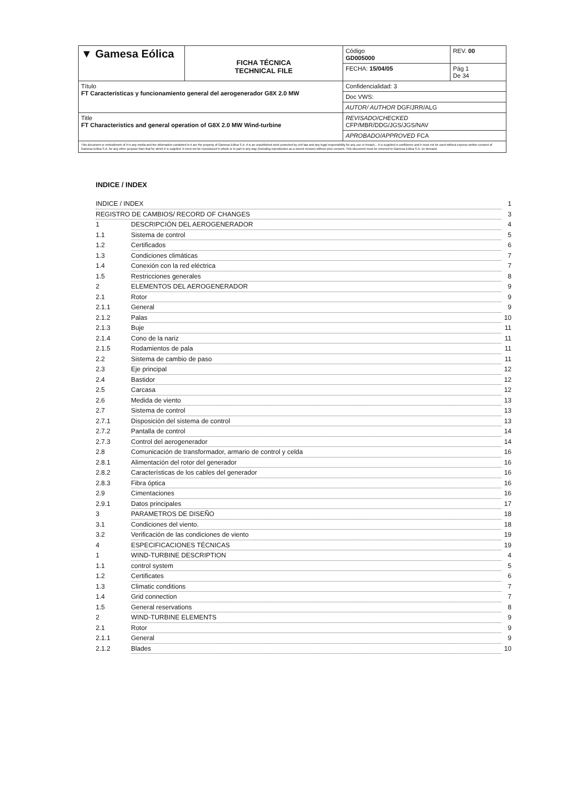| ▼ Gamesa Eólica | FICHA TÉCNICA TECHNICAL FILE | Código GD005000 | REV. 00 |
| | | FECHA: 15/04/05 | Pág 1 De 34 |
| Título FT Características y funcionamiento general del aerogenerador G8X 2.0 MW | | Confidencialidad: 3 | |
| | | Doc VWS: | |
| | | AUTOR/ AUTHOR DGF/JRR/ALG | |
| Title FT Characteristics and general operation of G8X 2.0 MW Wind-turbine | | REVISADO/CHECKED CFP/MBR/DDG/JGS/JGS/NAV | |
| | | APROBADO/APPROVED FCA | |
| This document or embodiment of it in any media and the information contained in it are the property of Gamesa Eólica S.A. It is an unpublished work protected by civil law and any legal responsibility for any use or breach... It is supplied in confidence and it must not be used without express written consent of Gamesa Eólica S.A. for any other purpose than that for which it is supplied. It must not be reproduced in whole or in part in any way (including reproduction as a stored version) without prior consent. This document must be returned to Gamesa Eólica S.A. on demand. | | | |
INDICE / INDEX
| INDICE / INDEX | | 1 |
| REGISTRO DE CAMBIOS/ RECORD OF CHANGES | | 3 |
| 1 | DESCRIPCIÓN DEL AEROGENERADOR | 4 |
| 1.1 | Sistema de control | 5 |
| 1.2 | Certificados | 6 |
| 1.3 | Condiciones climáticas | 7 |
| 1.4 | Conexión con la red eléctrica | 7 |
| 1.5 | Restricciones generales | 8 |
| 2 | ELEMENTOS DEL AEROGENERADOR | 9 |
| 2.1 | Rotor | 9 |
| 2.1.1 | General | 9 |
| 2.1.2 | Palas | 10 |
| 2.1.3 | Buje | 11 |
| 2.1.4 | Cono de la nariz | 11 |
| 2.1.5 | Rodamientos de pala | 11 |
| 2.2 | Sistema de cambio de paso | 11 |
| 2.3 | Eje principal | 12 |
| 2.4 | Bastidor | 12 |
| 2.5 | Carcasa | 12 |
| 2.6 | Medida de viento | 13 |
| 2.7 | Sistema de control | 13 |
| 2.7.1 | Disposición del sistema de control | 13 |
| 2.7.2 | Pantalla de control | 14 |
| 2.7.3 | Control del aerogenerador | 14 |
| 2.8 | Comunicación de transformador, armario de control y celda | 16 |
| 2.8.1 | Alimentación del rotor del generador | 16 |
| 2.8.2 | Características de los cables del generador | 16 |
| 2.8.3 | Fibra óptica | 16 |
| 2.9 | Cimentaciones | 16 |
| 2.9.1 | Datos principales | 17 |
| 3 | PARAMETROS DE DISEÑO | 18 |
| 3.1 | Condiciones del viento. | 18 |
| 3.2 | Verificación de las condiciones de viento | 19 |
| 4 | ESPECIFICACIONES TÉCNICAS | 19 |
| 1 | WIND-TURBINE DESCRIPTION | 4 |
| 1.1 | control system | 5 |
| 1.2 | Certificates | 6 |
| 1.3 | Climatic conditions | 7 |
| 1.4 | Grid connection | 7 |
| 1.5 | General reservations | 8 |
| 2 | WIND-TURBINE ELEMENTS | 9 |
| 2.1 | Rotor | 9 |
| 2.1.1 | General | 9 |
| 2.1.2 | Blades | 10 |